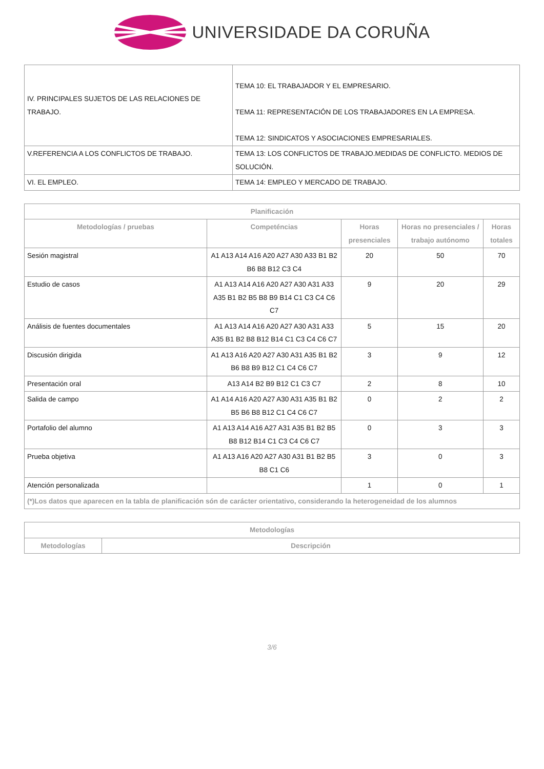UNIVERSIDADE DA CORUÑA
| IV. PRINCIPALES SUJETOS DE LAS RELACIONES DE TRABAJO. | TEMA 10: EL TRABAJADOR Y EL EMPRESARIO. TEMA 11: REPRESENTACIÓN DE LOS TRABAJADORES EN LA EMPRESA. TEMA 12: SINDICATOS Y ASOCIACIONES EMPRESARIALES. |
| V.REFERENCIA A LOS CONFLICTOS DE TRABAJO. | TEMA 13: LOS CONFLICTOS DE TRABAJO.MEDIDAS DE CONFLICTO. MEDIOS DE SOLUCIÓN. |
| VI. EL EMPLEO. | TEMA 14: EMPLEO Y MERCADO DE TRABAJO. |
| Planificación | | | | |
| --- | --- | --- | --- | --- |
| Metodologías / pruebas | Competéncias | Horas presenciales | Horas no presenciales / trabajo autónomo | Horas totales |
| Sesión magistral | A1 A13 A14 A16 A20 A27 A30 A33 B1 B2 B6 B8 B12 C3 C4 | 20 | 50 | 70 |
| Estudio de casos | A1 A13 A14 A16 A20 A27 A30 A31 A33 A35 B1 B2 B5 B8 B9 B14 C1 C3 C4 C6 C7 | 9 | 20 | 29 |
| Análisis de fuentes documentales | A1 A13 A14 A16 A20 A27 A30 A31 A33 A35 B1 B2 B8 B12 B14 C1 C3 C4 C6 C7 | 5 | 15 | 20 |
| Discusión dirigida | A1 A13 A16 A20 A27 A30 A31 A35 B1 B2 B6 B8 B9 B12 C1 C4 C6 C7 | 3 | 9 | 12 |
| Presentación oral | A13 A14 B2 B9 B12 C1 C3 C7 | 2 | 8 | 10 |
| Salida de campo | A1 A14 A16 A20 A27 A30 A31 A35 B1 B2 B5 B6 B8 B12 C1 C4 C6 C7 | 0 | 2 | 2 |
| Portafolio del alumno | A1 A13 A14 A16 A27 A31 A35 B1 B2 B5 B8 B12 B14 C1 C3 C4 C6 C7 | 0 | 3 | 3 |
| Prueba objetiva | A1 A13 A16 A20 A27 A30 A31 B1 B2 B5 B8 C1 C6 | 3 | 0 | 3 |
| Atención personalizada | | 1 | 0 | 1 |
| (*)Los datos que aparecen en la tabla de planificación són de carácter orientativo, considerando la heterogeneidad de los alumnos | | | | |
| Metodologías | |
| --- | --- |
| Metodologías | Descripción |
3/6